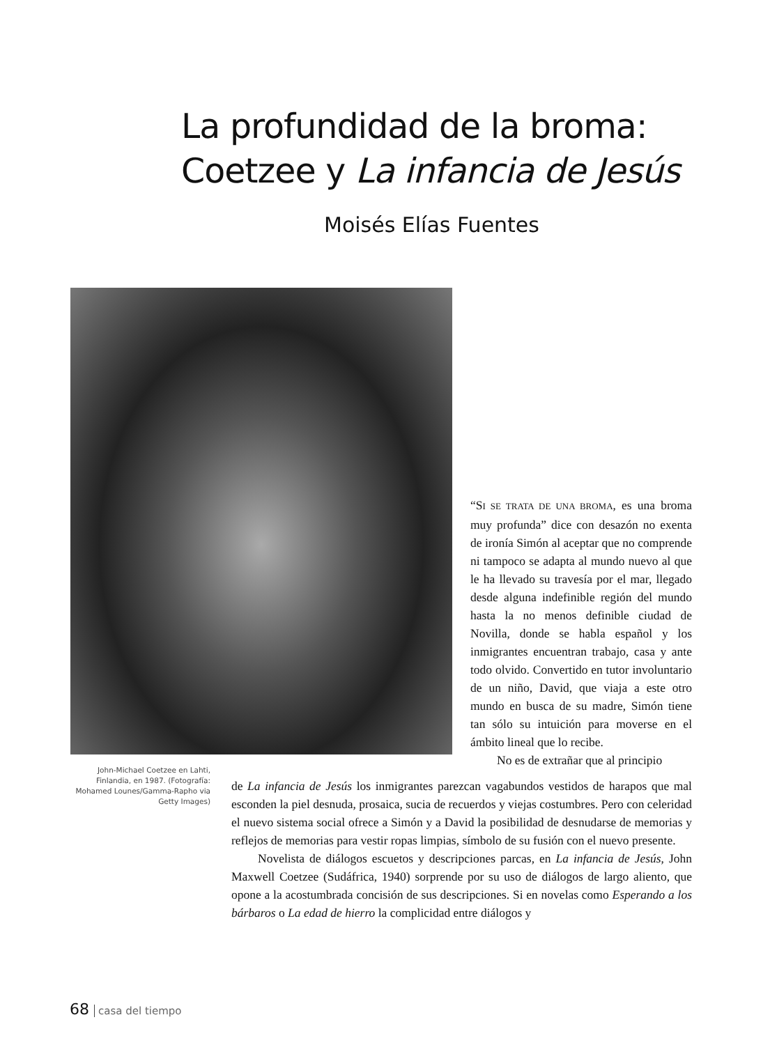La profundidad de la broma:
Coetzee y La infancia de Jesús
Moisés Elías Fuentes
“SI SE TRATA DE UNA BROMA, es una broma muy profunda” dice con desazón no exenta de ironía Simón al aceptar que no comprende ni tampoco se adapta al mundo nuevo al que le ha llevado su travesía por el mar, llegado desde alguna indefinible región del mundo hasta la no menos definible ciudad de Novilla, donde se habla español y los inmigrantes encuentran trabajo, casa y ante todo olvido. Convertido en tutor involuntario de un niño, David, que viaja a este otro mundo en busca de su madre, Simón tiene tan sólo su intuición para moverse en el ámbito lineal que lo recibe.
No es de extrañar que al principio
John-Michael Coetzee en Lahti, Finlandia, en 1987. (Fotografía: Mohamed Lounes/Gamma-Rapho via Getty Images)
de La infancia de Jesús los inmigrantes parezcan vagabundos vestidos de harapos que mal esconden la piel desnuda, prosaica, sucia de recuerdos y viejas costumbres. Pero con celeridad el nuevo sistema social ofrece a Simón y a David la posibilidad de desnudarse de memorias y reflejos de memorias para vestir ropas limpias, símbolo de su fusión con el nuevo presente.
Novelista de diálogos escuetos y descripciones parcas, en La infancia de Jesús, John Maxwell Coetzee (Sudáfrica, 1940) sorprende por su uso de diálogos de largo aliento, que opone a la acostumbrada concisión de sus descripciones. Si en novelas como Esperando a los bárbaros o La edad de hierro la complicidad entre diálogos y
68 casa del tiempo